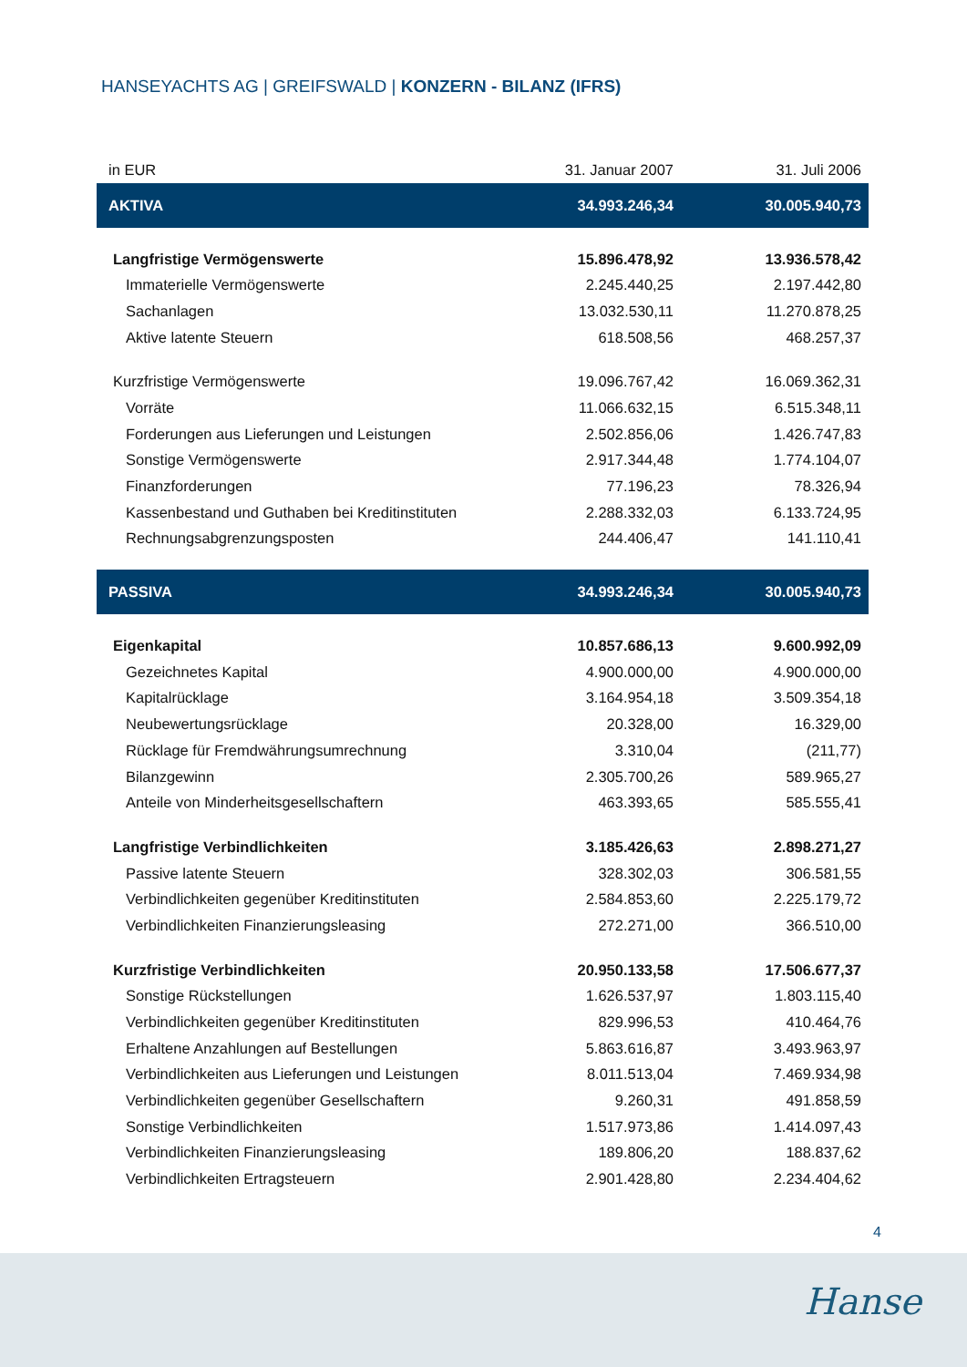HANSEYACHTS AG | GREIFSWALD | KONZERN - BILANZ (IFRS)
| in EUR | 31. Januar 2007 | 31. Juli 2006 |
| --- | --- | --- |
| AKTIVA | 34.993.246,34 | 30.005.940,73 |
| Langfristige Vermögenswerte | 15.896.478,92 | 13.936.578,42 |
| Immaterielle Vermögenswerte | 2.245.440,25 | 2.197.442,80 |
| Sachanlagen | 13.032.530,11 | 11.270.878,25 |
| Aktive latente Steuern | 618.508,56 | 468.257,37 |
| Kurzfristige Vermögenswerte | 19.096.767,42 | 16.069.362,31 |
| Vorräte | 11.066.632,15 | 6.515.348,11 |
| Forderungen aus Lieferungen und Leistungen | 2.502.856,06 | 1.426.747,83 |
| Sonstige Vermögenswerte | 2.917.344,48 | 1.774.104,07 |
| Finanzforderungen | 77.196,23 | 78.326,94 |
| Kassenbestand und Guthaben bei Kreditinstituten | 2.288.332,03 | 6.133.724,95 |
| Rechnungsabgrenzungsposten | 244.406,47 | 141.110,41 |
| PASSIVA | 34.993.246,34 | 30.005.940,73 |
| Eigenkapital | 10.857.686,13 | 9.600.992,09 |
| Gezeichnetes Kapital | 4.900.000,00 | 4.900.000,00 |
| Kapitalrücklage | 3.164.954,18 | 3.509.354,18 |
| Neubewertungsrücklage | 20.328,00 | 16.329,00 |
| Rücklage für Fremdwährungsumrechnung | 3.310,04 | (211,77) |
| Bilanzgewinn | 2.305.700,26 | 589.965,27 |
| Anteile von Minderheitsgesellschaftern | 463.393,65 | 585.555,41 |
| Langfristige Verbindlichkeiten | 3.185.426,63 | 2.898.271,27 |
| Passive latente Steuern | 328.302,03 | 306.581,55 |
| Verbindlichkeiten gegenüber Kreditinstituten | 2.584.853,60 | 2.225.179,72 |
| Verbindlichkeiten Finanzierungsleasing | 272.271,00 | 366.510,00 |
| Kurzfristige Verbindlichkeiten | 20.950.133,58 | 17.506.677,37 |
| Sonstige Rückstellungen | 1.626.537,97 | 1.803.115,40 |
| Verbindlichkeiten gegenüber Kreditinstituten | 829.996,53 | 410.464,76 |
| Erhaltene Anzahlungen auf Bestellungen | 5.863.616,87 | 3.493.963,97 |
| Verbindlichkeiten aus Lieferungen und Leistungen | 8.011.513,04 | 7.469.934,98 |
| Verbindlichkeiten gegenüber Gesellschaftern | 9.260,31 | 491.858,59 |
| Sonstige Verbindlichkeiten | 1.517.973,86 | 1.414.097,43 |
| Verbindlichkeiten Finanzierungsleasing | 189.806,20 | 188.837,62 |
| Verbindlichkeiten Ertragsteuern | 2.901.428,80 | 2.234.404,62 |
4
Hanse